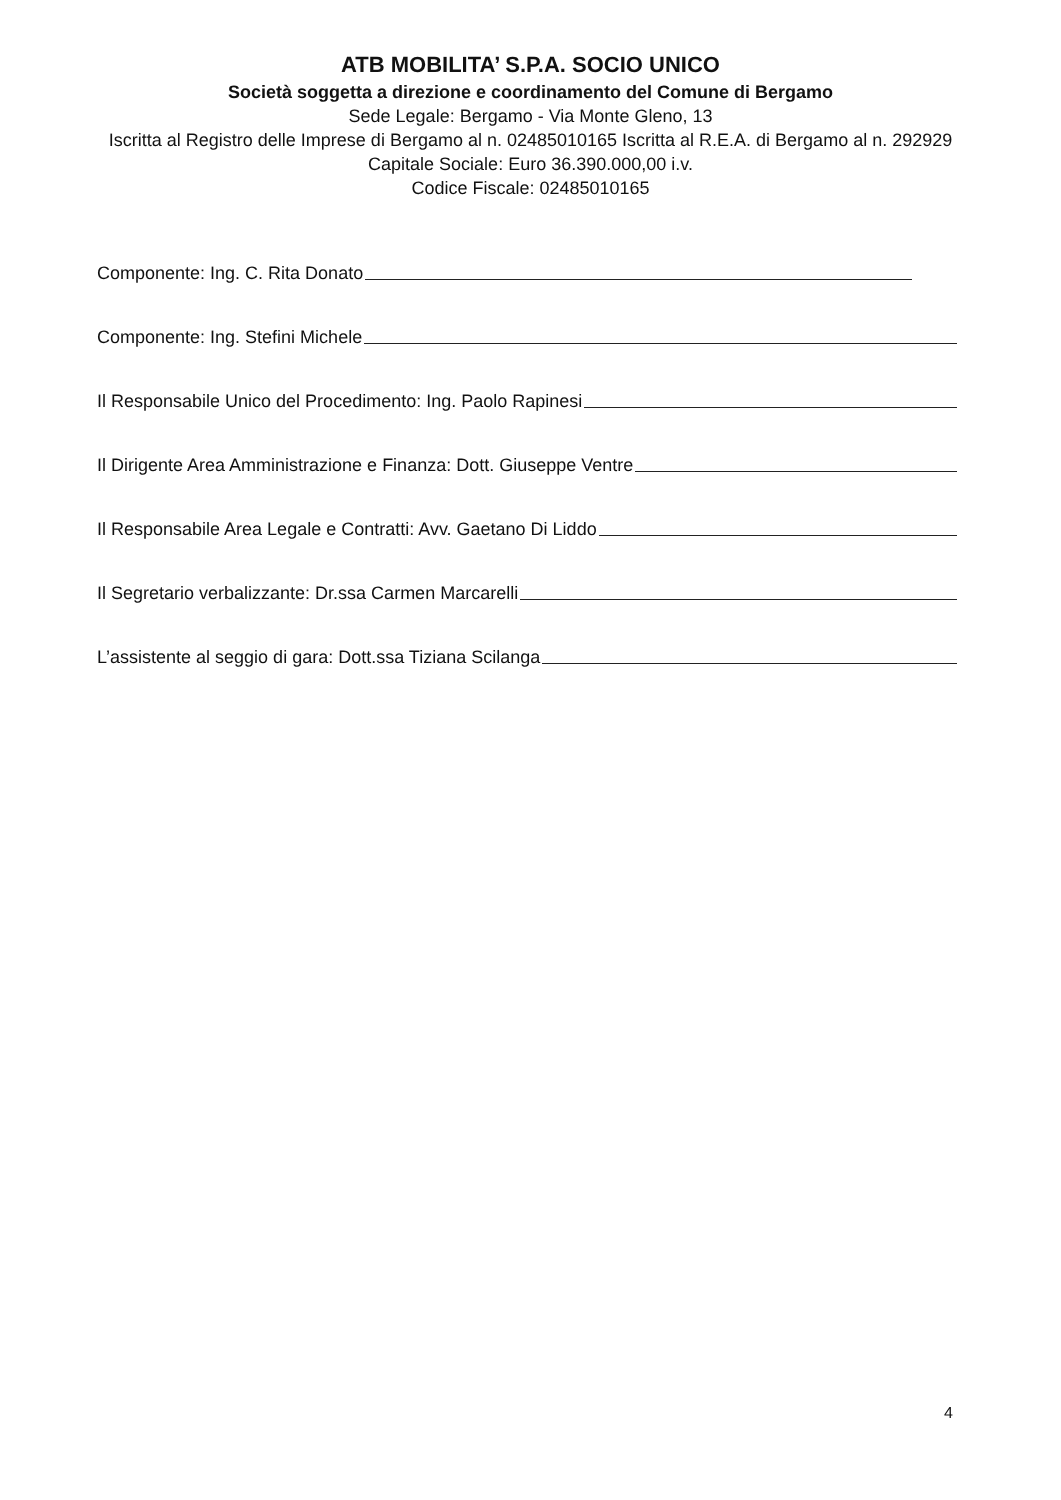ATB MOBILITA’ S.P.A. SOCIO UNICO
Società soggetta a direzione e coordinamento del Comune di Bergamo
Sede Legale: Bergamo - Via Monte Gleno, 13
Iscritta al Registro delle Imprese di Bergamo al n. 02485010165 Iscritta al R.E.A. di Bergamo al n. 292929
Capitale Sociale: Euro 36.390.000,00 i.v.
Codice Fiscale: 02485010165
Componente: Ing. C. Rita Donato
Componente: Ing. Stefini Michele
Il Responsabile Unico del Procedimento: Ing. Paolo Rapinesi
Il Dirigente Area Amministrazione e Finanza: Dott. Giuseppe Ventre
Il Responsabile Area Legale e Contratti: Avv. Gaetano Di Liddo
Il Segretario verbalizzante: Dr.ssa Carmen Marcarelli
L’assistente al seggio di gara: Dott.ssa Tiziana Scilanga
4